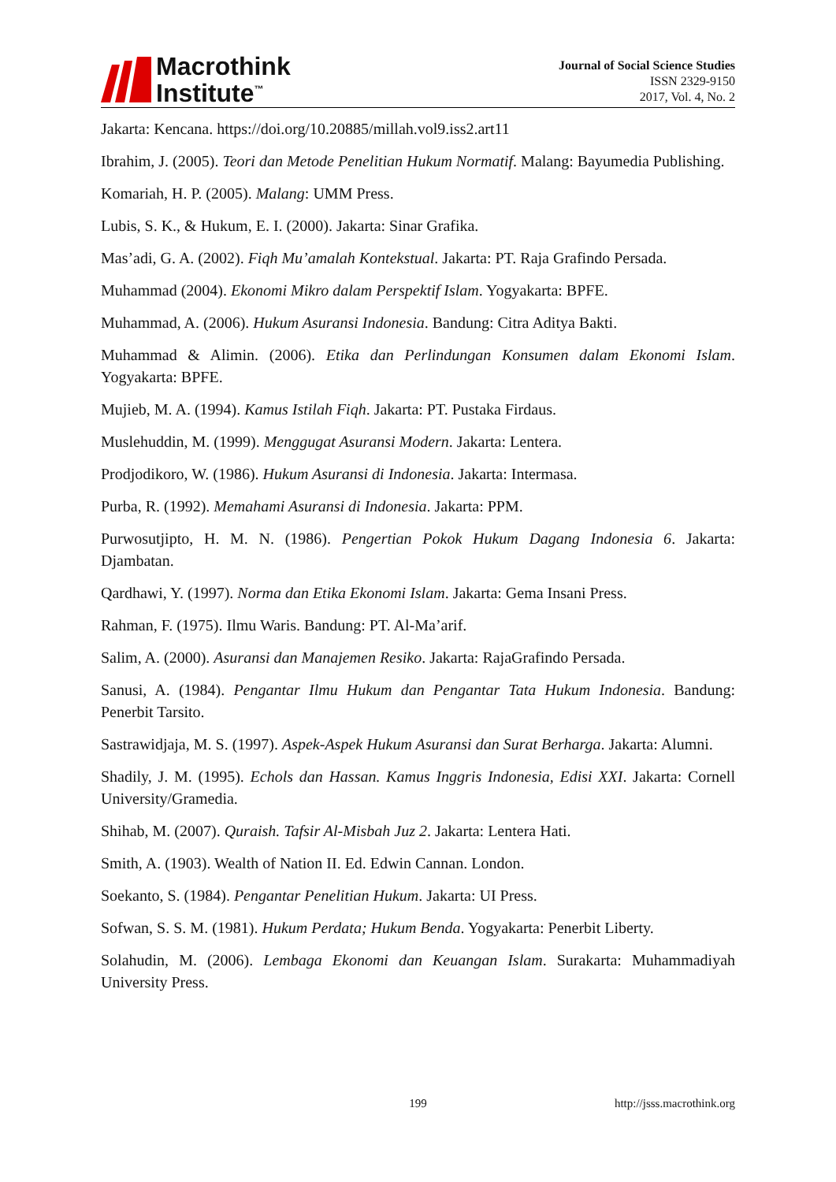Macrothink
Institute<sup>™</sup>
Journal of Social Science Studies
ISSN 2329-9150
2017, Vol. 4, No. 2
Jakarta: Kencana. https://doi.org/10.20885/millah.vol9.iss2.art11
Ibrahim, J. (2005). Teori dan Metode Penelitian Hukum Normatif. Malang: Bayumedia Publishing.
Komariah, H. P. (2005). Malang: UMM Press.
Lubis, S. K., & Hukum, E. I. (2000). Jakarta: Sinar Grafika.
Mas’adi, G. A. (2002). Fiqh Mu’amalah Kontekstual. Jakarta: PT. Raja Grafindo Persada.
Muhammad (2004). Ekonomi Mikro dalam Perspektif Islam. Yogyakarta: BPFE.
Muhammad, A. (2006). Hukum Asuransi Indonesia. Bandung: Citra Aditya Bakti.
Muhammad & Alimin. (2006). Etika dan Perlindungan Konsumen dalam Ekonomi Islam. Yogyakarta: BPFE.
Mujieb, M. A. (1994). Kamus Istilah Fiqh. Jakarta: PT. Pustaka Firdaus.
Muslehuddin, M. (1999). Menggugat Asuransi Modern. Jakarta: Lentera.
Prodjodikoro, W. (1986). Hukum Asuransi di Indonesia. Jakarta: Intermasa.
Purba, R. (1992). Memahami Asuransi di Indonesia. Jakarta: PPM.
Purwosutjipto, H. M. N. (1986). Pengertian Pokok Hukum Dagang Indonesia 6. Jakarta: Djambatan.
Qardhawi, Y. (1997). Norma dan Etika Ekonomi Islam. Jakarta: Gema Insani Press.
Rahman, F. (1975). Ilmu Waris. Bandung: PT. Al-Ma’arif.
Salim, A. (2000). Asuransi dan Manajemen Resiko. Jakarta: RajaGrafindo Persada.
Sanusi, A. (1984). Pengantar Ilmu Hukum dan Pengantar Tata Hukum Indonesia. Bandung: Penerbit Tarsito.
Sastrawidjaja, M. S. (1997). Aspek-Aspek Hukum Asuransi dan Surat Berharga. Jakarta: Alumni.
Shadily, J. M. (1995). Echols dan Hassan. Kamus Inggris Indonesia, Edisi XXI. Jakarta: Cornell University/Gramedia.
Shihab, M. (2007). Quraish. Tafsir Al-Misbah Juz 2. Jakarta: Lentera Hati.
Smith, A. (1903). Wealth of Nation II. Ed. Edwin Cannan. London.
Soekanto, S. (1984). Pengantar Penelitian Hukum. Jakarta: UI Press.
Sofwan, S. S. M. (1981). Hukum Perdata; Hukum Benda. Yogyakarta: Penerbit Liberty.
Solahudin, M. (2006). Lembaga Ekonomi dan Keuangan Islam. Surakarta: Muhammadiyah University Press.
199 http://jsss.macrothink.org